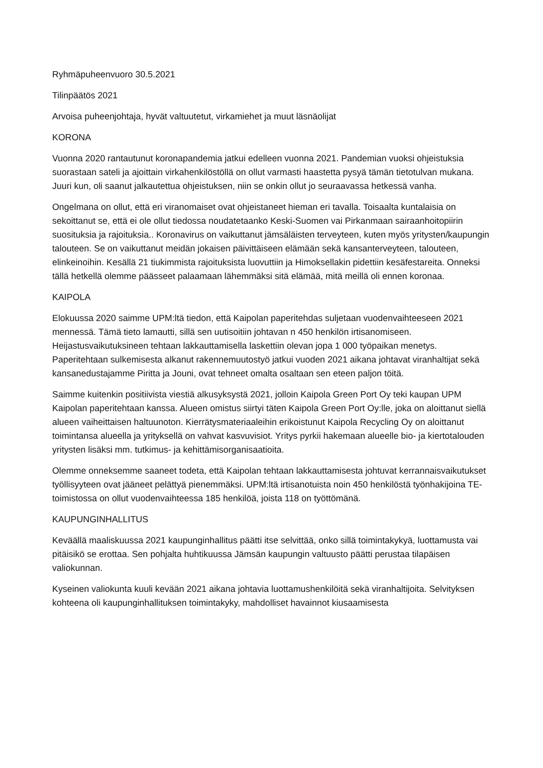Ryhmäpuheenvuoro 30.5.2021
Tilinpäätös 2021
Arvoisa puheenjohtaja, hyvät valtuutetut, virkamiehet ja muut läsnäolijat
KORONA
Vuonna 2020 rantautunut koronapandemia jatkui edelleen vuonna 2021. Pandemian vuoksi ohjeistuksia suorastaan sateli ja ajoittain virkahenkilöstöllä on ollut varmasti haastetta pysyä tämän tietotulvan mukana. Juuri kun, oli saanut jalkautettua ohjeistuksen, niin se onkin ollut jo seuraavassa hetkessä vanha.
Ongelmana on ollut, että eri viranomaiset ovat ohjeistaneet hieman eri tavalla. Toisaalta kuntalaisia on sekoittanut se, että ei ole ollut tiedossa noudatetaanko Keski-Suomen vai Pirkanmaan sairaanhoitopiirin suosituksia ja rajoituksia.. Koronavirus on vaikuttanut jämsäläisten terveyteen, kuten myös yritysten/kaupungin talouteen. Se on vaikuttanut meidän jokaisen päivittäiseen elämään sekä kansanterveyteen, talouteen, elinkeinoihin. Kesällä 21 tiukimmista rajoituksista luovuttiin ja Himoksellakin pidettiin kesäfestareita. Onneksi tällä hetkellä olemme päässeet palaamaan lähemmäksi sitä elämää, mitä meillä oli ennen koronaa.
KAIPOLA
Elokuussa 2020 saimme UPM:ltä tiedon, että Kaipolan paperitehdas suljetaan vuodenvaihteeseen 2021 mennessä. Tämä tieto lamautti, sillä sen uutisoitiin johtavan n 450 henkilön irtisanomiseen. Heijastusvaikutuksineen tehtaan lakkauttamisella laskettiin olevan jopa 1 000 työpaikan menetys. Paperitehtaan sulkemisesta alkanut rakennemuutostyö jatkui vuoden 2021 aikana johtavat viranhaltijat sekä kansanedustajamme Piritta ja Jouni, ovat tehneet omalta osaltaan sen eteen paljon töitä.
Saimme kuitenkin positiivista viestiä alkusyksystä 2021, jolloin Kaipola Green Port Oy teki kaupan UPM Kaipolan paperitehtaan kanssa. Alueen omistus siirtyi täten Kaipola Green Port Oy:lle, joka on aloittanut siellä alueen vaiheittaisen haltuunoton. Kierrätysmateriaaleihin erikoistunut Kaipola Recycling Oy on aloittanut toimintansa alueella ja yrityksellä on vahvat kasvuvisiot. Yritys pyrkii hakemaan alueelle bio- ja kiertotalouden yritysten lisäksi mm. tutkimus- ja kehittämisorganisaatioita.
Olemme onneksemme saaneet todeta, että Kaipolan tehtaan lakkauttamisesta johtuvat kerrannaisvaikutukset työllisyyteen ovat jääneet pelättyä pienemmäksi. UPM:ltä irtisanotuista noin 450 henkilöstä työnhakijoina TE-toimistossa on ollut vuodenvaihteessa 185 henkilöä, joista 118 on työttömänä.
KAUPUNGINHALLITUS
Keväällä maaliskuussa 2021 kaupunginhallitus päätti itse selvittää, onko sillä toimintakykyä, luottamusta vai pitäisikö se erottaa. Sen pohjalta huhtikuussa Jämsän kaupungin valtuusto päätti perustaa tilapäisen valiokunnan.
Kyseinen valiokunta kuuli kevään 2021 aikana johtavia luottamushenkilöitä sekä viranhaltijoita. Selvityksen kohteena oli kaupunginhallituksen toimintakyky, mahdolliset havainnot kiusaamisesta